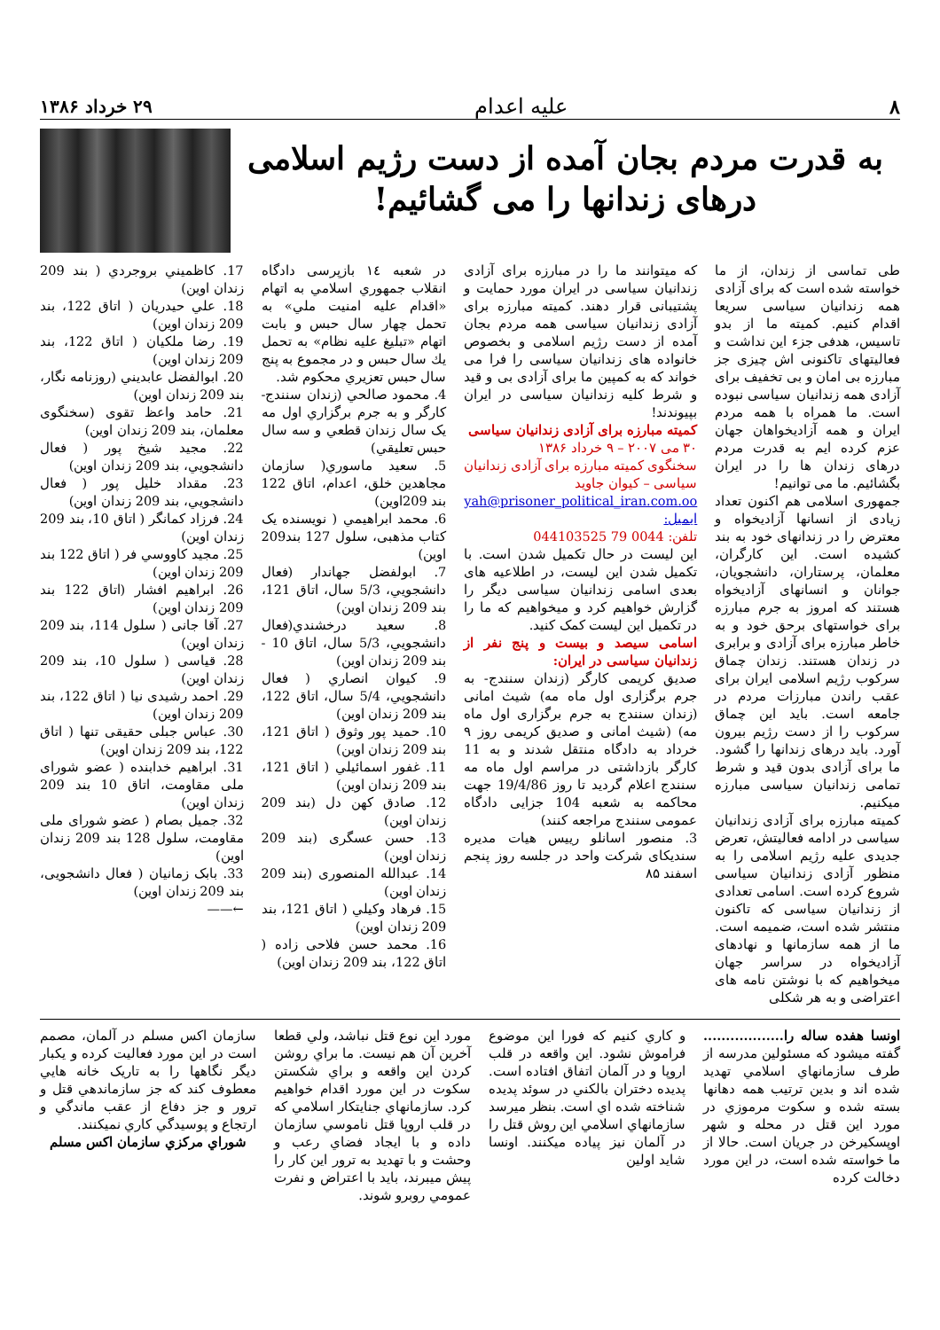۸ علیه اعدام ۲۹ خرداد ۱۳۸۶
به قدرت مردم بجان آمده از دست رژیم اسلامی
درهای زندانها را می گشائیم!
طی تماسی از زندان، از ما خواسته شده است که برای آزادی همه زندانیان سیاسی سریعا اقدام کنیم. کمیته ما از بدو تاسیس، هدفی جزء این نداشت و فعالیتهای تاکنونی اش چیزی جز مبارزه بی امان و بی تخفیف برای آزادی همه زندانیان سیاسی نبوده است. ما همراه با همه مردم ایران و همه آزادیخواهان جهان عزم کرده ایم به قدرت مردم درهای زندان ها را در ایران بگشائیم. ما می توانیم!
جمهوری اسلامی هم اکنون تعداد زیادی از انسانها آزادیخواه و معترض را در زندانهای خود به بند کشیده است. این کارگران، معلمان، پرستاران، دانشجویان، جوانان و انسانهای آزادیخواه هستند که امروز به جرم مبارزه برای خواستهای برحق خود و به خاطر مبارزه برای آزادی و برابری در زندان هستند. زندان چماق سرکوب رژیم اسلامی ایران برای عقب راندن مبارزات مردم در جامعه است. باید این چماق سرکوب را از دست رژیم بیرون آورد. باید درهای زندانها را گشود. ما برای آزادی بدون قید و شرط تمامی زندانیان سیاسی مبارزه میکنیم.
کمیته مبارزه برای آزادی زندانیان سیاسی در ادامه فعالیتش، تعرض جدیدی علیه رژیم اسلامی را به منظور آزادی زندانیان سیاسی شروع کرده است. اسامی تعدادی از زندانیان سیاسی که تاکنون منتشر شده است، ضمیمه است. ما از همه سازمانها و نهادهای آزادیخواه در سراسر جهان میخواهیم که با نوشتن نامه های اعتراضی و به هر شکلی
که میتوانند ما را در مبارزه برای آزادی زندانیان سیاسی در ایران مورد حمایت و پشتیبانی قرار دهند. کمیته مبارزه برای آزادی زندانیان سیاسی همه مردم بجان آمده از دست رژیم اسلامی و بخصوص خانواده های زندانیان سیاسی را فرا می خواند که به کمپین ما برای آزادی بی و قید و شرط کلیه زندانیان سیاسی در ایران بپیوندند!
کمیته مبارزه برای آزادی زندانیان سیاسی
۳۰ می ۲۰۰۷ – ۹ خرداد ۱۳۸۶
سخنگوی کمیته مبارزه برای آزادی زندانیان سیاسی – کیوان جاوید
yah@prisoner_political_iran.com.oo ایمیل:
تلفن: 0044 79 044103525
این لیست در حال تکمیل شدن است. با تکمیل شدن این لیست، در اطلاعیه های بعدی اسامی زندانیان سیاسی دیگر را گزارش خواهیم کرد و میخواهیم که ما را در تکمیل این لیست کمک کنید.
اسامی سیصد و بیست و پنج نفر از زندانیان سیاسی در ایران:
صدیق کریمی کارگر (زندان سنندج- به جرم برگزاری اول ماه مه) شیث امانی (زندان سنندج به جرم برگزاری اول ماه مه) (شیث امانی و صدیق کریمی روز ۹ خرداد به دادگاه منتقل شدند و به 11 کارگر بازداشتی در مراسم اول ماه مه سنندج اعلام گردید تا روز 19/4/86 جهت محاکمه به شعبه 104 جزایی دادگاه عمومی سنندج مراجعه کنند)
3. منصور اسانلو رییس هیات مدیره سندیکای شرکت واحد در جلسه روز پنجم اسفند ۸۵
در شعبه ١٤ بازپرسی دادگاه انقلاب جمهوري اسلامي به اتهام «اقدام عليه امنيت ملي» به تحمل چهار سال حبس و بابت اتهام «تبليغ عليه نظام» به تحمل يك سال حبس و در مجموع به پنج سال حبس تعزيري محكوم شد.
4. محمود صالحي (زندان سنندج- کارگر و به جرم برگزاري اول مه یک سال زندان قطعي و سه سال حبس تعليقي)
5. سعيد ماسوري( سازمان مجاهدين خلق، اعدام، اتاق 122 بند 209اوين)
6. محمد ابراهيمي ( نويسنده یک کتاب مذهبی، سلول 127 بند209 اوين)
7. ابولفضل جهاندار (فعال دانشجويي، 5/3 سال، اتاق 121، بند 209 زندان اوين)
8. سعيد درخشندي(فعال دانشجويي، 5/3 سال، اتاق 10 - بند 209 زندان اوين)
9. کيوان انصاري ( فعال دانشجويي، 5/4 سال، اتاق 122، بند 209 زندان اوين)
10. حميد پور وثوق ( اتاق 121، بند 209 زندان اوين)
11. غفور اسمائيلي ( اتاق 121، بند 209 زندان اوين)
12. صادق کهن دل (بند 209 زندان اوين)
13. حسن عسگرى (بند 209 زندان اوين)
14. عبدالله المنصورى (بند 209 زندان اوين)
15. فرهاد وكيلي ( اتاق 121، بند 209 زندان اوين)
16. محمد حسن فلاحى زاده ( اتاق 122، بند 209 زندان اوين)
17. كاظميني بروجردي ( بند 209 زندان اوين)
18. علي حيدريان ( اتاق 122، بند 209 زندان اوين)
19. رضا ملكيان ( اتاق 122، بند 209 زندان اوين)
20. ابوالفضل عابديني (روزنامه نگار، بند 209 زندان اوين)
21. حامد واعظ تقوى (سخنگوى معلمان، بند 209 زندان اوين)
22. مجيد شيخ پور ( فعال دانشجويي، بند 209 زندان اوين)
23. مقداد خليل پور ( فعال دانشجويي، بند 209 زندان اوين)
24. فرزاد كمانگر ( اتاق 10، بند 209 زندان اوين)
25. مجيد كاووسي فر ( اتاق 122 بند 209 زندان اوين)
26. ابراهيم افشار (اتاق 122 بند 209 زندان اوين)
27. آقا جانى ( سلول 114، بند 209 زندان اوين)
28. قياسى ( سلول 10، بند 209 زندان اوين)
29. احمد رشيدى نيا ( اتاق 122، بند 209 زندان اوين)
30. عباس جبلى حقيقى تنها ( اتاق 122، بند 209 زندان اوين)
31. ابراهيم خدابنده ( عضو شوراى ملى مقاومت، اتاق 10 بند 209 زندان اوين)
32. جميل بصام ( عضو شوراى ملى مقاومت، سلول 128 بند 209 زندان اوين)
33. بابک زمانيان ( فعال دانشجويى، بند 209 زندان اوين)
←——
اونسا هفده ساله را.................. گفته میشود که مسئولین مدرسه از طرف سازمانهاي اسلامي تهديد شده اند و بدين ترتيب همه دهانها بسته شده و سکوت مرموزي در مورد اين قتل در محله و شهر اوپسكيرخن در جريان است. حالا از ما خواسته شده است، در اين مورد دخالت کرده
و كاري كنيم که فورا اين موضوع فراموش نشود. اين واقعه در قلب اروپا و در آلمان اتفاق افتاده است. پديده دختران بالكني در سوئد پديده شناخته شده اي است. بنظر ميرسد سازمانهاي اسلامي اين روش قتل را در آلمان نيز پياده ميكنند. اونسا شايد اولين
مورد اين نوع قتل نباشد، ولي قطعا آخرين آن هم نيست. ما براي روشن کردن اين واقعه و براي شكستن سكوت در اين مورد اقدام خواهيم كرد. سازمانهاي جنايتكار اسلامي که در قلب اروپا قتل ناموسي سازمان داده و با ايجاد فضاي رعب و وحشت و با تهديد به ترور اين كار را پيش ميبرند، بايد با اعتراض و نفرت عمومي روبرو شوند.
سازمان اكس مسلم در آلمان، مصمم است در اين مورد فعاليت كرده و يكبار ديگر نگاهها را به تاريک خانه هايي معطوف كند كه جز سازماندهي قتل و ترور و جز دفاع از عقب ماندگي و ارتجاع و پوسيدگي كاري نميكنند.
شوراي مركزي سازمان اكس مسلم